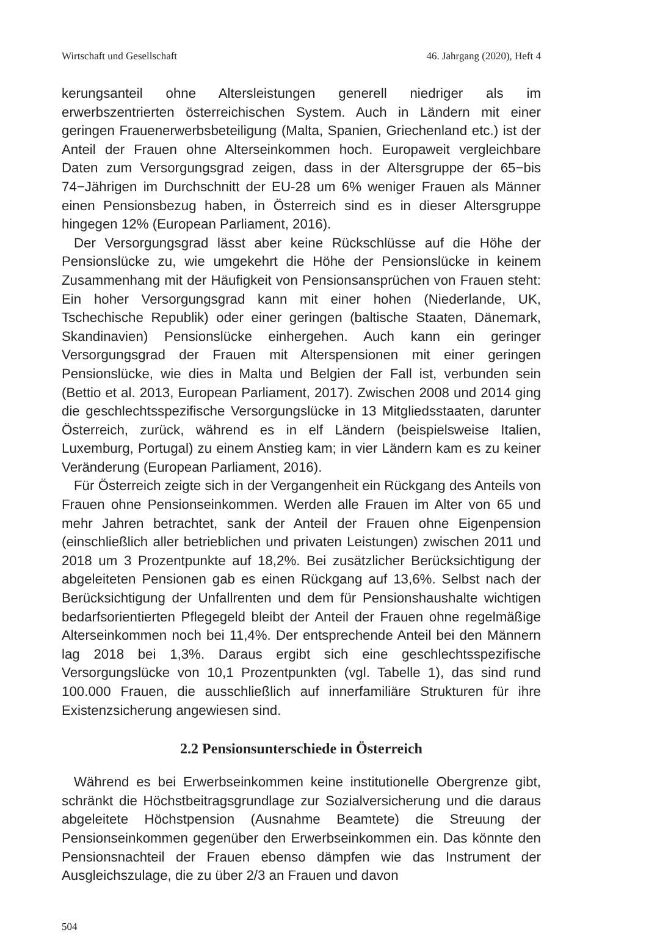Wirtschaft und Gesellschaft 46. Jahrgang (2020), Heft 4
kerungsanteil ohne Altersleistungen generell niedriger als im erwerbszentrierten österreichischen System. Auch in Ländern mit einer geringen Frauenerwerbsbeteiligung (Malta, Spanien, Griechenland etc.) ist der Anteil der Frauen ohne Alterseinkommen hoch. Europaweit vergleichbare Daten zum Versorgungsgrad zeigen, dass in der Altersgruppe der 65−bis 74−Jährigen im Durchschnitt der EU-28 um 6% weniger Frauen als Männer einen Pensionsbezug haben, in Österreich sind es in dieser Altersgruppe hingegen 12% (European Parliament, 2016).
Der Versorgungsgrad lässt aber keine Rückschlüsse auf die Höhe der Pensionslücke zu, wie umgekehrt die Höhe der Pensionslücke in keinem Zusammenhang mit der Häufigkeit von Pensionsansprüchen von Frauen steht: Ein hoher Versorgungsgrad kann mit einer hohen (Niederlande, UK, Tschechische Republik) oder einer geringen (baltische Staaten, Dänemark, Skandinavien) Pensionslücke einhergehen. Auch kann ein geringer Versorgungsgrad der Frauen mit Alterspensionen mit einer geringen Pensionslücke, wie dies in Malta und Belgien der Fall ist, verbunden sein (Bettio et al. 2013, European Parliament, 2017). Zwischen 2008 und 2014 ging die geschlechtsspezifische Versorgungslücke in 13 Mitgliedsstaaten, darunter Österreich, zurück, während es in elf Ländern (beispielsweise Italien, Luxemburg, Portugal) zu einem Anstieg kam; in vier Ländern kam es zu keiner Veränderung (European Parliament, 2016).
Für Österreich zeigte sich in der Vergangenheit ein Rückgang des Anteils von Frauen ohne Pensionseinkommen. Werden alle Frauen im Alter von 65 und mehr Jahren betrachtet, sank der Anteil der Frauen ohne Eigenpension (einschließlich aller betrieblichen und privaten Leistungen) zwischen 2011 und 2018 um 3 Prozentpunkte auf 18,2%. Bei zusätzlicher Berücksichtigung der abgeleiteten Pensionen gab es einen Rückgang auf 13,6%. Selbst nach der Berücksichtigung der Unfallrenten und dem für Pensionshaushalte wichtigen bedarfsorientierten Pflegegeld bleibt der Anteil der Frauen ohne regelmäßige Alterseinkommen noch bei 11,4%. Der entsprechende Anteil bei den Männern lag 2018 bei 1,3%. Daraus ergibt sich eine geschlechtsspezifische Versorgungslücke von 10,1 Prozentpunkten (vgl. Tabelle 1), das sind rund 100.000 Frauen, die ausschließlich auf innerfamiliäre Strukturen für ihre Existenzsicherung angewiesen sind.
2.2 Pensionsunterschiede in Österreich
Während es bei Erwerbseinkommen keine institutionelle Obergrenze gibt, schränkt die Höchstbeitragsgrundlage zur Sozialversicherung und die daraus abgeleitete Höchstpension (Ausnahme Beamtete) die Streuung der Pensionseinkommen gegenüber den Erwerbseinkommen ein. Das könnte den Pensionsnachteil der Frauen ebenso dämpfen wie das Instrument der Ausgleichszulage, die zu über 2/3 an Frauen und davon
504